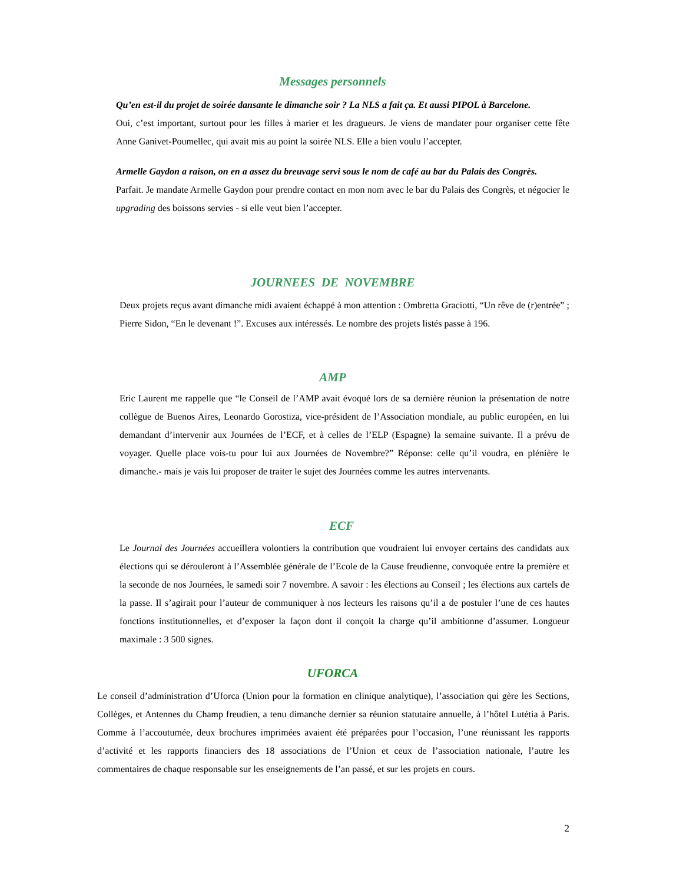Messages personnels
Qu’en est-il du projet de soirée dansante le dimanche soir ? La NLS a fait ça. Et aussi PIPOL à Barcelone.
Oui, c’est important, surtout pour les filles à marier et les dragueurs. Je viens de mandater pour organiser cette fête Anne Ganivet-Poumellec, qui avait mis au point la soirée NLS. Elle a bien voulu l’accepter.
Armelle Gaydon a raison, on en a assez du breuvage servi sous le nom de café au bar du Palais des Congrès.
Parfait. Je mandate Armelle Gaydon pour prendre contact en mon nom avec le bar du Palais des Congrès, et négocier le upgrading des boissons servies - si elle veut bien l’accepter.
JOURNEES DE NOVEMBRE
Deux projets reçus avant dimanche midi avaient échappé à mon attention : Ombretta Graciotti, “Un rêve de (r)entrée” ; Pierre Sidon, “En le devenant !”. Excuses aux intéressés. Le nombre des projets listés passe à 196.
AMP
Eric Laurent me rappelle que “le Conseil de l’AMP avait évoqué lors de sa dernière réunion la présentation de notre collègue de Buenos Aires, Leonardo Gorostiza, vice-président de l’Association mondiale, au public européen, en lui demandant d’intervenir aux Journées de l’ECF, et à celles de l’ELP (Espagne) la semaine suivante. Il a prévu de voyager. Quelle place vois-tu pour lui aux Journées de Novembre?” Réponse: celle qu’il voudra, en plénière le dimanche.- mais je vais lui proposer de traiter le sujet des Journées comme les autres intervenants.
ECF
Le Journal des Journées accueillera volontiers la contribution que voudraient lui envoyer certains des candidats aux élections qui se dérouleront à l’Assemblée générale de l’Ecole de la Cause freudienne, convoquée entre la première et la seconde de nos Journées, le samedi soir 7 novembre. A savoir : les élections au Conseil ; les élections aux cartels de la passe. Il s’agirait pour l’auteur de communiquer à nos lecteurs les raisons qu’il a de postuler l’une de ces hautes fonctions institutionnelles, et d’exposer la façon dont il conçoit la charge qu’il ambitionne d’assumer. Longueur maximale : 3 500 signes.
UFORCA
Le conseil d’administration d’Uforca (Union pour la formation en clinique analytique), l’association qui gère les Sections, Collèges, et Antennes du Champ freudien, a tenu dimanche dernier sa réunion statutaire annuelle, à l’hôtel Lutétia à Paris. Comme à l’accoutumée, deux brochures imprimées avaient été préparées pour l’occasion, l’une réunissant les rapports d’activité et les rapports financiers des 18 associations de l’Union et ceux de l’association nationale, l’autre les commentaires de chaque responsable sur les enseignements de l’an passé, et sur les projets en cours.
2